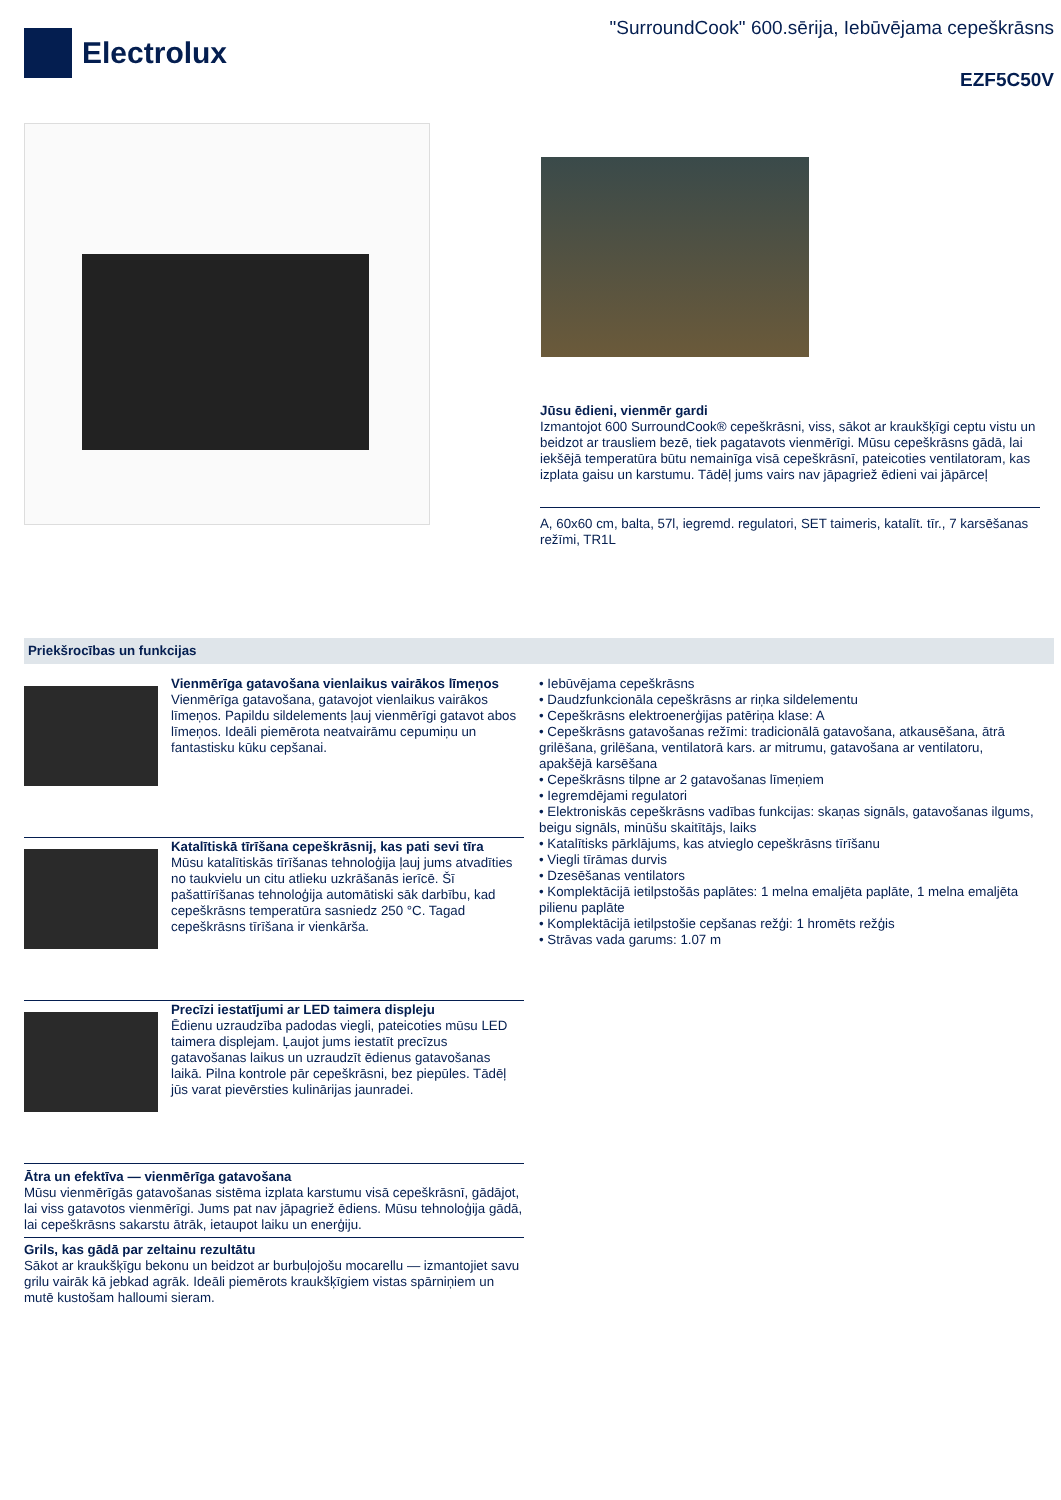Electrolux
"SurroundCook" 600.sērija, Iebūvējama cepeškrāsns
EZF5C50V
Jūsu ēdieni, vienmēr gardi
Izmantojot 600 SurroundCook® cepeškrāsni, viss, sākot ar kraukšķīgi ceptu vistu un beidzot ar trausliem bezē, tiek pagatavots vienmērīgi. Mūsu cepeškrāsns gādā, lai iekšējā temperatūra būtu nemainīga visā cepeškrāsnī, pateicoties ventilatoram, kas izplata gaisu un karstumu. Tādēļ jums vairs nav jāpagriež ēdieni vai jāpārceļ
A, 60x60 cm, balta, 57l, iegremd. regulatori, SET taimeris, katalīt. tīr., 7 karsēšanas režīmi, TR1L
Priekšrocības un funkcijas
Vienmērīga gatavošana vienlaikus vairākos līmeņos
Vienmērīga gatavošana, gatavojot vienlaikus vairākos līmeņos. Papildu sildelements ļauj vienmērīgi gatavot abos līmeņos. Ideāli piemērota neatvairāmu cepumiņu un fantastisku kūku cepšanai.
Katalītiskā tīrīšana cepeškrāsnij, kas pati sevi tīra
Mūsu katalītiskās tīrīšanas tehnoloģija ļauj jums atvadīties no taukvielu un citu atlieku uzkrāšanās ierīcē. Šī pašattīrīšanas tehnoloģija automātiski sāk darbību, kad cepeškrāsns temperatūra sasniedz 250 °C. Tagad cepeškrāsns tīrīšana ir vienkārša.
Precīzi iestatījumi ar LED taimera displeju
Ēdienu uzraudzība padodas viegli, pateicoties mūsu LED taimera displejam. Ļaujot jums iestatīt precīzus gatavošanas laikus un uzraudzīt ēdienus gatavošanas laikā. Pilna kontrole pār cepeškrāsni, bez piepūles. Tādēļ jūs varat pievērsties kulinārijas jaunradei.
Ātra un efektīva — vienmērīga gatavošana
Mūsu vienmērīgās gatavošanas sistēma izplata karstumu visā cepeškrāsnī, gādājot, lai viss gatavotos vienmērīgi. Jums pat nav jāpagriež ēdiens. Mūsu tehnoloģija gādā, lai cepeškrāsns sakarstu ātrāk, ietaupot laiku un enerģiju.
Grils, kas gādā par zeltainu rezultātu
Sākot ar kraukšķīgu bekonu un beidzot ar burbuļojošu mocarellu — izmantojiet savu grilu vairāk kā jebkad agrāk. Ideāli piemērots kraukšķīgiem vistas spārniņiem un mutē kustošam halloumi sieram.
• Iebūvējama cepeškrāsns
• Daudzfunkcionāla cepeškrāsns ar riņka sildelementu
• Cepeškrāsns elektroenerģijas patēriņa klase: A
• Cepeškrāsns gatavošanas režīmi: tradicionālā gatavošana, atkausēšana, ātrā grilēšana, grilēšana, ventilatorā kars. ar mitrumu, gatavošana ar ventilatoru, apakšējā karsēšana
• Cepeškrāsns tilpne ar 2 gatavošanas līmeņiem
• Iegremdējami regulatori
• Elektroniskās cepeškrāsns vadības funkcijas: skaņas signāls, gatavošanas ilgums, beigu signāls, minūšu skaitītājs, laiks
• Katalītisks pārklājums, kas atvieglo cepeškrāsns tīrīšanu
• Viegli tīrāmas durvis
• Dzesēšanas ventilators
• Komplektācijā ietilpstošās paplātes: 1 melna emaljēta paplāte, 1 melna emaljēta pilienu paplāte
• Komplektācijā ietilpstošie cepšanas režģi: 1 hromēts režģis
• Strāvas vada garums: 1.07 m